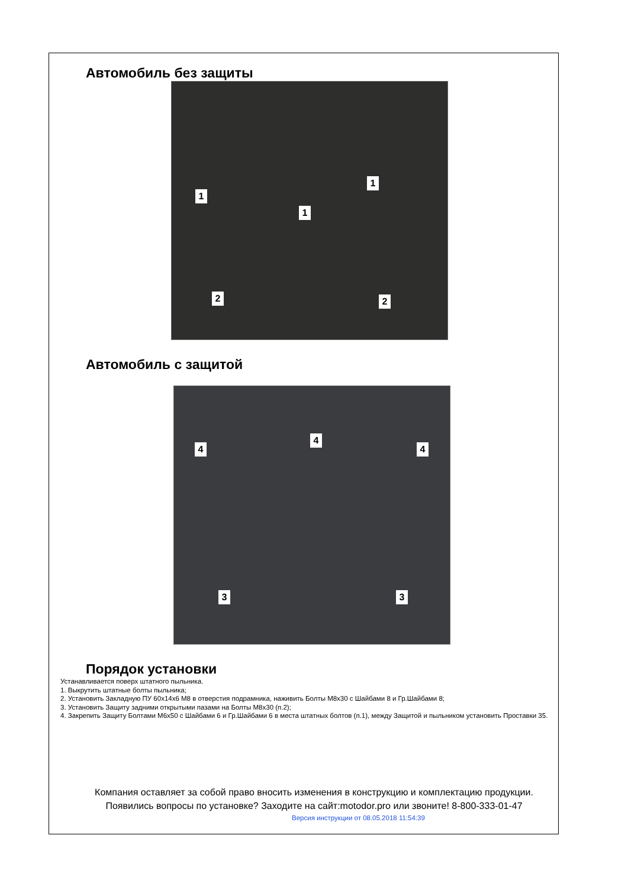Автомобиль без защиты
1
1
1
2 2
Автомобиль с защитой
4
4
4
3 3
Порядок установки
Устанавливается поверх штатного пыльника.
1. Выкрутить штатные болты пыльника;
2. Установить Закладную ПУ 60x14x6 М8 в отверстия подрамника, наживить Болты М8х30 с Шайбами 8 и Гр.Шайбами 8;
3. Установить Защиту задними открытыми пазами на Болты М8х30 (п.2);
4. Закрепить Защиту Болтами М6х50 с Шайбами 6 и Гр.Шайбами 6 в места штатных болтов (п.1), между Защитой и пыльником установить Проставки 35.
Компания оставляет за собой право вносить изменения в конструкцию и комплектацию продукции.
Появились вопросы по установке? Заходите на сайт:motodor.pro или звоните! 8-800-333-01-47
Версия инструкции от 08.05.2018 11:54:39